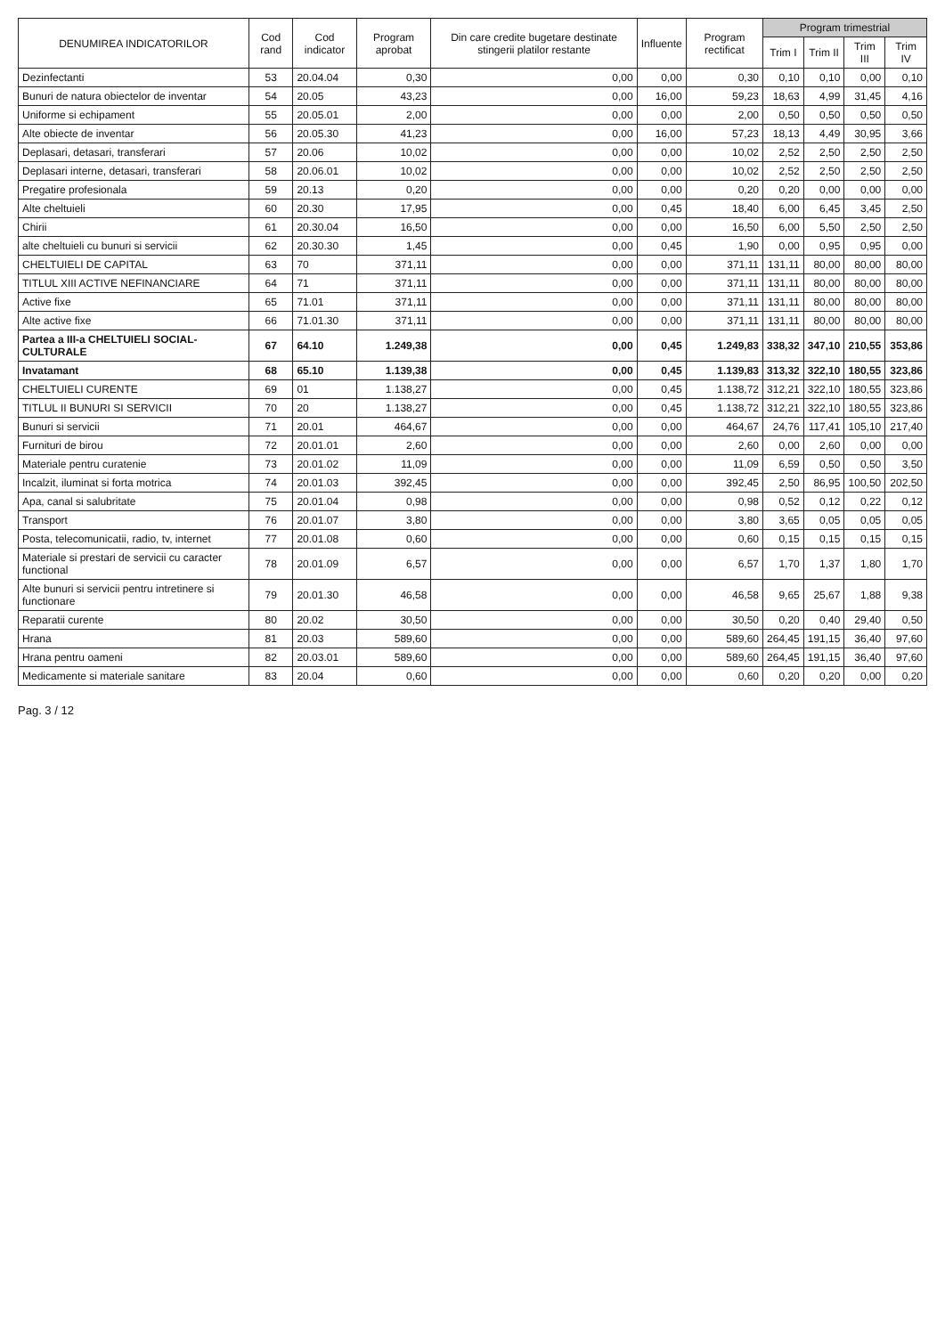| DENUMIREA INDICATORILOR | Cod rand | Cod indicator | Program aprobat | Din care credite bugetare destinate stingerii platilor restante | Influente | Program rectificat | Program trimestrial | | | |
| --- | --- | --- | --- | --- | --- | --- | --- | --- | --- | --- |
| | | | | | | | Trim I | Trim II | Trim III | Trim IV |
| Dezinfectanti | 53 | 20.04.04 | 0,30 | 0,00 | 0,00 | 0,30 | 0,10 | 0,10 | 0,00 | 0,10 |
| Bunuri de natura obiectelor de inventar | 54 | 20.05 | 43,23 | 0,00 | 16,00 | 59,23 | 18,63 | 4,99 | 31,45 | 4,16 |
| Uniforme si echipament | 55 | 20.05.01 | 2,00 | 0,00 | 0,00 | 2,00 | 0,50 | 0,50 | 0,50 | 0,50 |
| Alte obiecte de inventar | 56 | 20.05.30 | 41,23 | 0,00 | 16,00 | 57,23 | 18,13 | 4,49 | 30,95 | 3,66 |
| Deplasari, detasari, transferari | 57 | 20.06 | 10,02 | 0,00 | 0,00 | 10,02 | 2,52 | 2,50 | 2,50 | 2,50 |
| Deplasari interne, detasari, transferari | 58 | 20.06.01 | 10,02 | 0,00 | 0,00 | 10,02 | 2,52 | 2,50 | 2,50 | 2,50 |
| Pregatire profesionala | 59 | 20.13 | 0,20 | 0,00 | 0,00 | 0,20 | 0,20 | 0,00 | 0,00 | 0,00 |
| Alte cheltuieli | 60 | 20.30 | 17,95 | 0,00 | 0,45 | 18,40 | 6,00 | 6,45 | 3,45 | 2,50 |
| Chirii | 61 | 20.30.04 | 16,50 | 0,00 | 0,00 | 16,50 | 6,00 | 5,50 | 2,50 | 2,50 |
| alte cheltuieli cu bunuri si servicii | 62 | 20.30.30 | 1,45 | 0,00 | 0,45 | 1,90 | 0,00 | 0,95 | 0,95 | 0,00 |
| CHELTUIELI DE CAPITAL | 63 | 70 | 371,11 | 0,00 | 0,00 | 371,11 | 131,11 | 80,00 | 80,00 | 80,00 |
| TITLUL XIII ACTIVE NEFINANCIARE | 64 | 71 | 371,11 | 0,00 | 0,00 | 371,11 | 131,11 | 80,00 | 80,00 | 80,00 |
| Active fixe | 65 | 71.01 | 371,11 | 0,00 | 0,00 | 371,11 | 131,11 | 80,00 | 80,00 | 80,00 |
| Alte active fixe | 66 | 71.01.30 | 371,11 | 0,00 | 0,00 | 371,11 | 131,11 | 80,00 | 80,00 | 80,00 |
| Partea a III-a CHELTUIELI SOCIAL-CULTURALE | 67 | 64.10 | 1.249,38 | 0,00 | 0,45 | 1.249,83 | 338,32 | 347,10 | 210,55 | 353,86 |
| Invatamant | 68 | 65.10 | 1.139,38 | 0,00 | 0,45 | 1.139,83 | 313,32 | 322,10 | 180,55 | 323,86 |
| CHELTUIELI CURENTE | 69 | 01 | 1.138,27 | 0,00 | 0,45 | 1.138,72 | 312,21 | 322,10 | 180,55 | 323,86 |
| TITLUL II BUNURI SI SERVICII | 70 | 20 | 1.138,27 | 0,00 | 0,45 | 1.138,72 | 312,21 | 322,10 | 180,55 | 323,86 |
| Bunuri si servicii | 71 | 20.01 | 464,67 | 0,00 | 0,00 | 464,67 | 24,76 | 117,41 | 105,10 | 217,40 |
| Furnituri de birou | 72 | 20.01.01 | 2,60 | 0,00 | 0,00 | 2,60 | 0,00 | 2,60 | 0,00 | 0,00 |
| Materiale pentru curatenie | 73 | 20.01.02 | 11,09 | 0,00 | 0,00 | 11,09 | 6,59 | 0,50 | 0,50 | 3,50 |
| Incalzit, iluminat si forta motrica | 74 | 20.01.03 | 392,45 | 0,00 | 0,00 | 392,45 | 2,50 | 86,95 | 100,50 | 202,50 |
| Apa, canal si salubritate | 75 | 20.01.04 | 0,98 | 0,00 | 0,00 | 0,98 | 0,52 | 0,12 | 0,22 | 0,12 |
| Transport | 76 | 20.01.07 | 3,80 | 0,00 | 0,00 | 3,80 | 3,65 | 0,05 | 0,05 | 0,05 |
| Posta, telecomunicatii, radio, tv, internet | 77 | 20.01.08 | 0,60 | 0,00 | 0,00 | 0,60 | 0,15 | 0,15 | 0,15 | 0,15 |
| Materiale si prestari de servicii cu caracter functional | 78 | 20.01.09 | 6,57 | 0,00 | 0,00 | 6,57 | 1,70 | 1,37 | 1,80 | 1,70 |
| Alte bunuri si servicii pentru intretinere si functionare | 79 | 20.01.30 | 46,58 | 0,00 | 0,00 | 46,58 | 9,65 | 25,67 | 1,88 | 9,38 |
| Reparatii curente | 80 | 20.02 | 30,50 | 0,00 | 0,00 | 30,50 | 0,20 | 0,40 | 29,40 | 0,50 |
| Hrana | 81 | 20.03 | 589,60 | 0,00 | 0,00 | 589,60 | 264,45 | 191,15 | 36,40 | 97,60 |
| Hrana pentru oameni | 82 | 20.03.01 | 589,60 | 0,00 | 0,00 | 589,60 | 264,45 | 191,15 | 36,40 | 97,60 |
| Medicamente si materiale sanitare | 83 | 20.04 | 0,60 | 0,00 | 0,00 | 0,60 | 0,20 | 0,20 | 0,00 | 0,20 |
Pag. 3 / 12